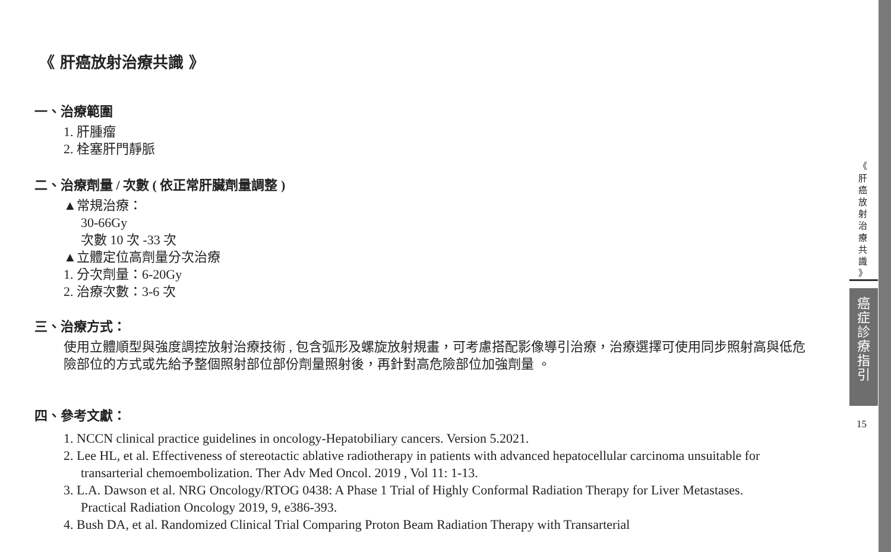《 肝癌放射治療共識 》
一、治療範圍
1. 肝腫瘤
2. 栓塞肝門靜脈
二、治療劑量 / 次數 ( 依正常肝臟劑量調整 )
▲常規治療：
30-66Gy
次數 10 次 -33 次
▲立體定位高劑量分次治療
1. 分次劑量：6-20Gy
2. 治療次數：3-6 次
三、治療方式：
使用立體順型與強度調控放射治療技術 , 包含弧形及螺旋放射規畫，可考慮搭配影像導引治療，治療選擇可使用同步照射高與低危險部位的方式或先給予整個照射部位部份劑量照射後，再針對高危險部位加強劑量 。
四、參考文獻：
1. NCCN clinical practice guidelines in oncology-Hepatobiliary cancers. Version 5.2021.
2. Lee HL, et al. Effectiveness of stereotactic ablative radiotherapy in patients with advanced hepatocellular carcinoma unsuitable for transarterial chemoembolization. Ther Adv Med Oncol. 2019 , Vol 11: 1-13.
3. L.A. Dawson et al. NRG Oncology/RTOG 0438: A Phase 1 Trial of Highly Conformal Radiation Therapy for Liver Metastases. Practical Radiation Oncology 2019, 9, e386-393.
4. Bush DA, et al. Randomized Clinical Trial Comparing Proton Beam Radiation Therapy with Transarterial
《
肝
癌
放
射
治
療
共
識
》
癌
症
診
療
指
引
15